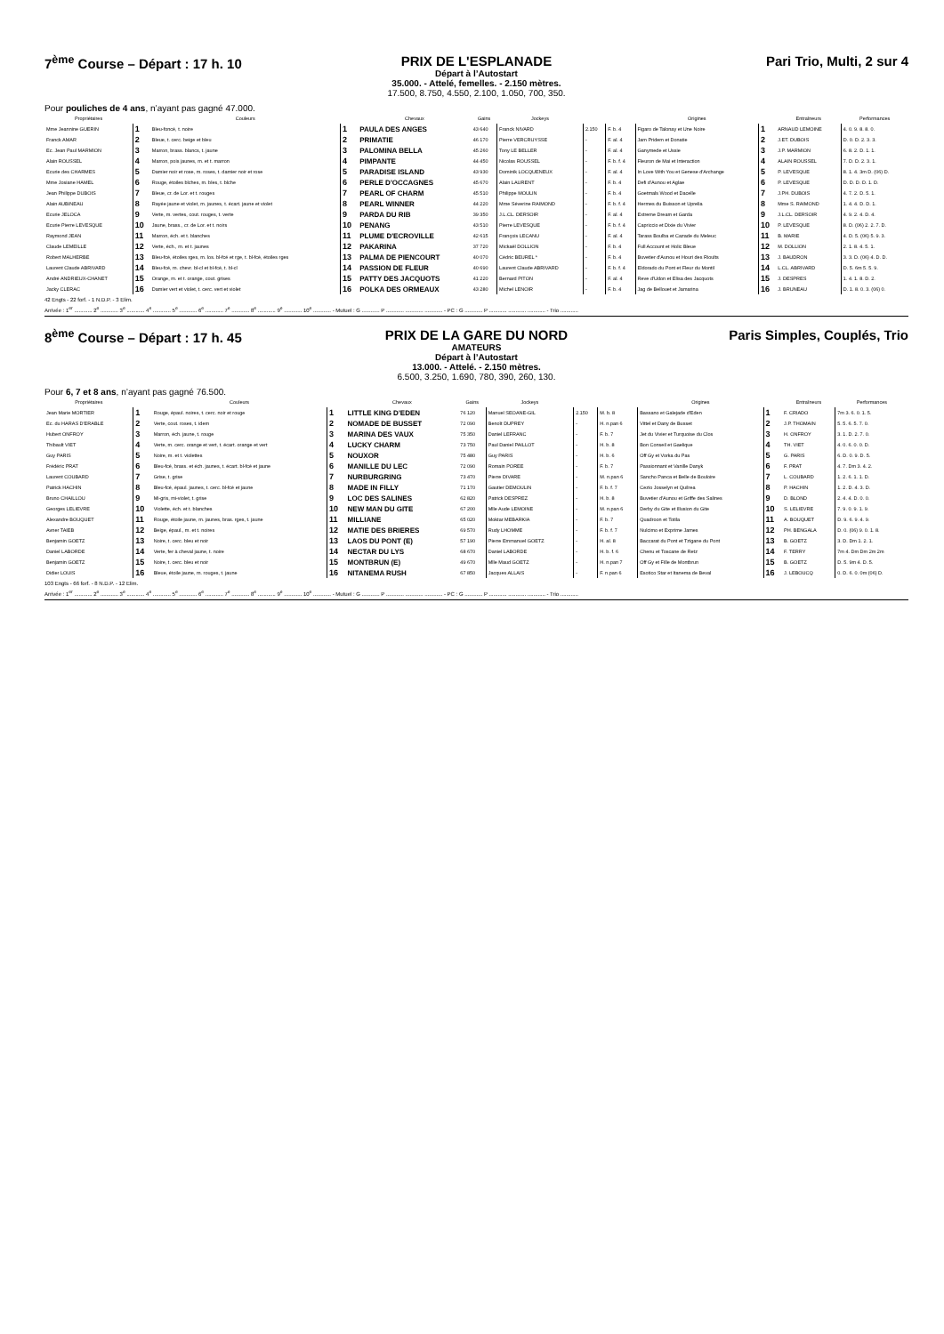7<sup>ème</sup> Course – Départ : 17 h. 10 PRIX DE L'ESPLANADE
Départ à l’Autostart
35.000. - Attelé, femelles. - 2.150 mètres.
17.500, 8.750, 4.550, 2.100, 1.050, 700, 350.
Pari Trio, Multi, 2 sur 4
Pour pouliches de 4 ans, n’ayant pas gagné 47.000.
| Propriétaires | | Couleurs | | Chevaux | Gains | Jockeys | | | Origines | | Entraîneurs | Performances |
| --- | --- | --- | --- | --- | --- | --- | --- | --- | --- | --- | --- | --- |
| Mme Jeannine GUERIN | 1 | Bleu-foncé, t. noire | 1 | PAULA DES ANGES | 43 640 | Franck NIVARD | 2.150 | F. b. 4 | Figaro de Talonay et Une Noire | 1 | ARNAUD LEMOINE | 4. 0. 9. 8. 8. 0. |
| Franck AMAR | 2 | Bleue, t. cerc. beige et bleu | 2 | PRIMATIE | 46 170 | Pierre VERCRUYSSE | - | F. al. 4 | Jam Pridem et Donatie | 2 | J.ET. DUBOIS | D. 0. D. 2. 3. 3. |
| Ec. Jean Paul MARMION | 3 | Marron, brass. blancs, t. jaune | 3 | PALOMINA BELLA | 45 260 | Tony LE BELLER | - | F. al. 4 | Ganymede et Ussie | 3 | J.P. MARMION | 6. 8. 2. D. 1. 1. |
| Alain ROUSSEL | 4 | Marron, pois jaunes, m. et t. marron | 4 | PIMPANTE | 44 450 | Nicolas ROUSSEL | - | F. b. f. 4 | Fleuron de Mai et Interaction | 4 | ALAIN ROUSSEL | 7. D. D. 2. 3. 1. |
| Ecurie des CHARMES | 5 | Damier noir et rose, m. roses, t. damier noir et rose | 5 | PARADISE ISLAND | 43 930 | Dominik LOCQUENEUX | - | F. al. 4 | In Love With You et Genese d'Archange | 5 | P. LEVESQUE | 8. 1. 4. 3m D. (06) D. |
| Mme Josiane HAMEL | 6 | Rouge, étoiles blches, m. bles, t. blche | 6 | PERLE D'OCCAGNES | 45 670 | Alain LAURENT | - | F. b. 4 | Defi d'Aunou et Aglae | 6 | P. LEVESQUE | D. D. D. D. 1. D. |
| Jean Philippe DUBOIS | 7 | Bleue, cr. de Lor. et t. rouges | 7 | PEARL OF CHARM | 45 510 | Philippe MOULIN | - | F. b. 4 | Goetmals Wood et Dacelle | 7 | J.PH. DUBOIS | 4. 7. 2. D. 5. 1. |
| Alain AUBINEAU | 8 | Rayée jaune et violet, m. jaunes, t. écart. jaune et violet | 8 | PEARL WINNER | 44 220 | Mme Séverine RAIMOND | - | F. b. f. 4 | Hermes du Buisson et Uprelia | 8 | Mme S. RAIMOND | 1. 4. 4. D. D. 1. |
| Ecurie JELOCA | 9 | Verte, m. vertes, cout. rouges, t. verte | 9 | PARDA DU RIB | 39 350 | J.L.CL. DERSOIR | - | F. al. 4 | Extreme Dream et Garda | 9 | J.L.CL. DERSOIR | 4. 9. 2. 4. D. 4. |
| Ecurie Pierre LEVESQUE | 10 | Jaune, brass., cr. de Lor. et t. noirs | 10 | PENANG | 43 510 | Pierre LEVESQUE | - | F. b. f. 4 | Capriccio et Dixie du Vivier | 10 | P. LEVESQUE | 8. D. (06) 2. 2. 7. D. |
| Raymond JEAN | 11 | Marron, éch. et t. blanches | 11 | PLUME D'ECROVILLE | 42 615 | François LECANU | - | F. al. 4 | Tarass Boulba et Cazade du Meleuc | 11 | B. MARIE | 4. D. 5. (06) 5. 9. 3. |
| Claude LEMEILLE | 12 | Verte, éch., m. et t. jaunes | 12 | PAKARINA | 37 720 | Mickaël DOLLION | - | F. b. 4 | Full Account et Holic Bleue | 12 | M. DOLLION | 2. 1. 8. 4. 5. 1. |
| Robert MALHERBE | 13 | Bleu-fcé, étoiles rges, m. los. bl-fcé et rge, t. bl-fcé, étoiles rges | 13 | PALMA DE PIENCOURT | 40 070 | Cédric BEUREL * | - | F. b. 4 | Buvetier d'Aunou et Houri des Rioults | 13 | J. BAUDRON | 3. 3. D. (06) 4. D. D. |
| Laurent Claude ABRIVARD | 14 | Bleu-fcé, m. chevr. bl-cl et bl-fcé, t. bl-cl | 14 | PASSION DE FLEUR | 40 690 | Laurent Claude ABRIVARD | - | F. b. f. 4 | Eldorado du Pont et Fleur du Montil | 14 | L.CL. ABRIVARD | D. 5. 6m 5. 5. 9. |
| André ANDRIEUX-CHANET | 15 | Orange, m. et t. orange, cout. grises | 15 | PATTY DES JACQUOTS | 41 220 | Bernard PITON | - | F. al. 4 | Reve d'Udon et Elisa des Jacquots | 15 | J. DESPRES | 1. 4. 1. 8. D. 2. |
| Jacky CLERAC | 16 | Damier vert et violet, t. cerc. vert et violet | 16 | POLKA DES ORMEAUX | 43 280 | Michel LENOIR | - | F. b. 4 | Jag de Bellouet et Jamarina | 16 | J. BRUNEAU | D. 1. 8. 0. 3. (06) 0. |
42 Engts - 22 forf. - 1 N.D.P. - 3 Elim.
Arrivée : 1<sup>er</sup> ............ 2<sup>e</sup> ............ 3<sup>e</sup> ............ 4<sup>e</sup> ............ 5<sup>e</sup> ............ 6<sup>e</sup> ............ 7<sup>e</sup> ............ 8<sup>e</sup> ............ 9<sup>e</sup> ............ 10<sup>e</sup> ............ - Mutuel : G ............ P ............ ............ ............ - PC : G ............ P ............ ............ ............ - Trio ............
8<sup>ème</sup> Course – Départ : 17 h. 45 PRIX DE LA GARE DU NORD
AMATEURS
Départ à l’Autostart
13.000. - Attelé. - 2.150 mètres.
6.500, 3.250, 1.690, 780, 390, 260, 130.
Paris Simples, Couplés, Trio
Pour 6, 7 et 8 ans, n’ayant pas gagné 76.500.
| Propriétaires | | Couleurs | | Chevaux | Gains | Jockeys | | | Origines | | Entraîneurs | Performances |
| --- | --- | --- | --- | --- | --- | --- | --- | --- | --- | --- | --- | --- |
| Jean Marie MORTIER | 1 | Rouge, épaul. noires, t. cerc. noir et rouge | 1 | LITTLE KING D'EDEN | 76 120 | Manuel SEOANE-GIL | 2.150 | M. b. 8 | Bassano et Galejade d'Eden | 1 | F. CRIADO | 7m 3. 6. 0. 1. 5. |
| Ec. du HARAS D'ERABLE | 2 | Verte, cout. roses, t. idem | 2 | NOMADE DE BUSSET | 72 090 | Benoît DUPREY | - | H. n.pan 6 | Vittel et Dany de Busset | 2 | J.P. THOMAIN | 5. 5. 6. 5. 7. 0. |
| Hubert ONFROY | 3 | Marron, éch. jaune, t. rouge | 3 | MARINA DES VAUX | 75 350 | Daniel LEFRANC | - | F. b. 7 | Jet du Vivier et Turquoise du Clos | 3 | H. ONFROY | 3. 1. D. 2. 7. 0. |
| Thibault VIET | 4 | Verte, m. cerc. orange et vert, t. écart. orange et vert | 4 | LUCKY CHARM | 73 750 | Paul Daniel PAILLOT | - | H. b. 8 | Bon Conseil et Gaelique | 4 | TH. VIET | 4. 0. 6. 0. 0. D. |
| Guy PARIS | 5 | Noire, m. et t. violettes | 5 | NOUXOR | 75 480 | Guy PARIS | - | H. b. 6 | Off Gy et Vorka du Pas | 5 | G. PARIS | 6. D. 0. 9. D. 5. |
| Frédéric PRAT | 6 | Bleu-fcé, brass. et éch. jaunes, t. écart. bl-fcé et jaune | 6 | MANILLE DU LEC | 72 090 | Romain POREE | - | F. b. 7 | Passionnant et Vanille Danyk | 6 | F. PRAT | 4. 7. Dm 3. 4. 2. |
| Laurent COUBARD | 7 | Grise, t. grise | 7 | NURBURGRING | 73 470 | Pierre DIVARE | - | M. n.pan 6 | Sancho Panca et Belle de Bouloire | 7 | L. COUBARD | 1. 2. 6. 1. 1. D. |
| Patrick HACHIN | 8 | Bleu-fcé, épaul. jaunes, t. cerc. bl-fcé et jaune | 8 | MADE IN FILLY | 71 170 | Gautier DEMOULIN | - | F. b. f. 7 | Cezio Josselyn et Quilrea | 8 | P. HACHIN | 1. 2. D. 4. 3. D. |
| Bruno CHAILLOU | 9 | Mi-gris, mi-violet, t. grise | 9 | LOC DES SALINES | 62 820 | Patrick DESPREZ | - | H. b. 8 | Buvetier d'Aunou et Griffe des Salines | 9 | D. BLOND | 2. 4. 4. D. 0. 0. |
| Georges LELIEVRE | 10 | Violette, éch. et t. blanches | 10 | NEW MAN DU GITE | 67 200 | Mlle Aude LEMOINE | - | M. n.pan 6 | Derby du Gite et Illusion du Gite | 10 | S. LELIEVRE | 7. 9. 0. 9. 1. 9. |
| Alexandre BOUQUET | 11 | Rouge, étoile jaune, m. jaunes, bras. rges, t. jaune | 11 | MILLIANE | 65 020 | Moktar MEBARKIA | - | F. b. 7 | Quadroon et Totila | 11 | A. BOUQUET | D. 9. 6. 9. 4. 9. |
| Avner TAIEB | 12 | Beige, épaul., m. et t. noires | 12 | MATIE DES BRIERES | 69 570 | Rudy LHOMME | - | F. b. f. 7 | Nulcimo et Exprime James | 12 | PH. BENGALA | D. 0. (06) 9. 0. 1. 8. |
| Benjamin GOETZ | 13 | Noire, t. cerc. bleu et noir | 13 | LAOS DU PONT (E) | 57 190 | Pierre Emmanuel GOETZ | - | H. al. 8 | Baccarat du Pont et Tzigane du Pont | 13 | B. GOETZ | 3. D. Dm 1. 2. 1. |
| Daniel LABORDE | 14 | Verte, fer à cheval jaune, t. noire | 14 | NECTAR DU LYS | 68 670 | Daniel LABORDE | - | H. b. f. 6 | Chenu et Toscane de Retz | 14 | F. TERRY | 7m 4. Dm Dm 2m 2m |
| Benjamin GOETZ | 15 | Noire, t. cerc. bleu et noir | 15 | MONTBRUN (E) | 49 670 | Mlle Maud GOETZ | - | H. n.pan 7 | Off Gy et Fille de Montbrun | 15 | B. GOETZ | D. 5. 9m 4. D. 5. |
| Didier LOUIS | 16 | Bleue, étoile jaune, m. rouges, t. jaune | 16 | NITANEMA RUSH | 67 850 | Jacques ALLAIS | - | F. n.pan 6 | Esotico Star et Itanema de Beval | 16 | J. LEBOUCQ | 0. D. 6. 0. 0m (06) D. |
103 Engts - 66 forf. - 8 N.D.P. - 12 Elim.
Arrivée : 1<sup>er</sup> ............ 2<sup>e</sup> ............ 3<sup>e</sup> ............ 4<sup>e</sup> ............ 5<sup>e</sup> ............ 6<sup>e</sup> ............ 7<sup>e</sup> ............ 8<sup>e</sup> ............ 9<sup>e</sup> ............ 10<sup>e</sup> ............ - Mutuel : G ............ P ............ ............ ............ - PC : G ............ P ............ ............ ............ - Trio ............